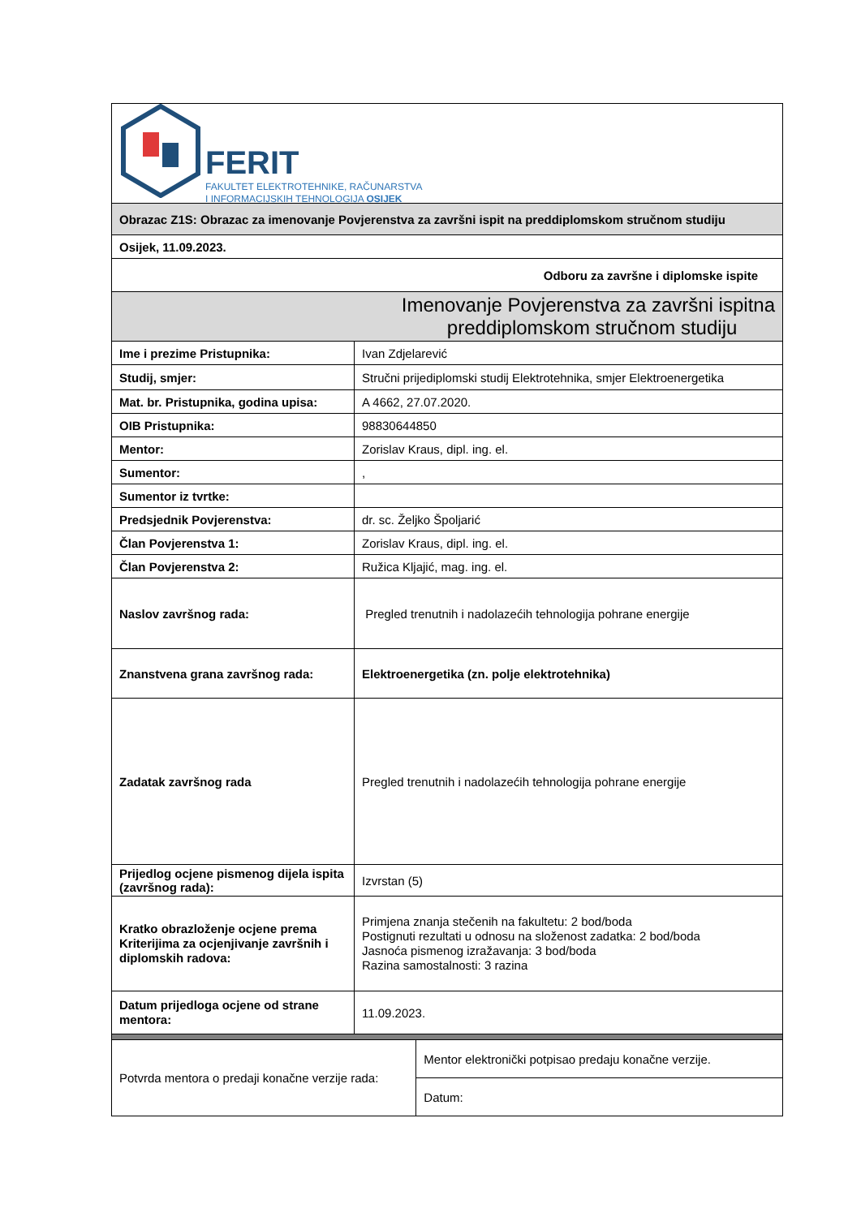FERIT
FAKULTET ELEKTROTEHNIKE, RAČUNARSTVA
I INFORMACIJSKIH TEHNOLOGIJA OSIJEK
| Obrazac Z1S: Obrazac za imenovanje Povjerenstva za završni ispit na preddiplomskom stručnom studiju | | |
| Osijek, 11.09.2023. | | |
| Odboru za završne i diplomske ispite | | |
| Imenovanje Povjerenstva za završni ispitna preddiplomskom stručnom studiju | | |
| Ime i prezime Pristupnika: | Ivan Zdjelarević | |
| Studij, smjer: | Stručni prijediplomski studij Elektrotehnika, smjer Elektroenergetika | |
| Mat. br. Pristupnika, godina upisa: | A 4662, 27.07.2020. | |
| OIB Pristupnika: | 98830644850 | |
| Mentor: | Zorislav Kraus, dipl. ing. el. | |
| Sumentor: | , | |
| Sumentor iz tvrtke: | | |
| Predsjednik Povjerenstva: | dr. sc. Željko Špoljarić | |
| Član Povjerenstva 1: | Zorislav Kraus, dipl. ing. el. | |
| Član Povjerenstva 2: | Ružica Kljajić, mag. ing. el. | |
| Naslov završnog rada: | Pregled trenutnih i nadolazećih tehnologija pohrane energije | |
| Znanstvena grana završnog rada: | Elektroenergetika (zn. polje elektrotehnika) | |
| Zadatak završnog rada | Pregled trenutnih i nadolazećih tehnologija pohrane energije | |
| Prijedlog ocjene pismenog dijela ispita (završnog rada): | Izvrstan (5) | |
| Kratko obrazloženje ocjene prema Kriterijima za ocjenjivanje završnih i diplomskih radova: | Primjena znanja stečenih na fakultetu: 2 bod/boda Postignuti rezultati u odnosu na složenost zadatka: 2 bod/boda Jasnoća pismenog izražavanja: 3 bod/boda Razina samostalnosti: 3 razina | |
| Datum prijedloga ocjene od strane mentora: | 11.09.2023. | |
| Potvrda mentora o predaji konačne verzije rada: | | Mentor elektronički potpisao predaju konačne verzije. |
| | | Datum: |